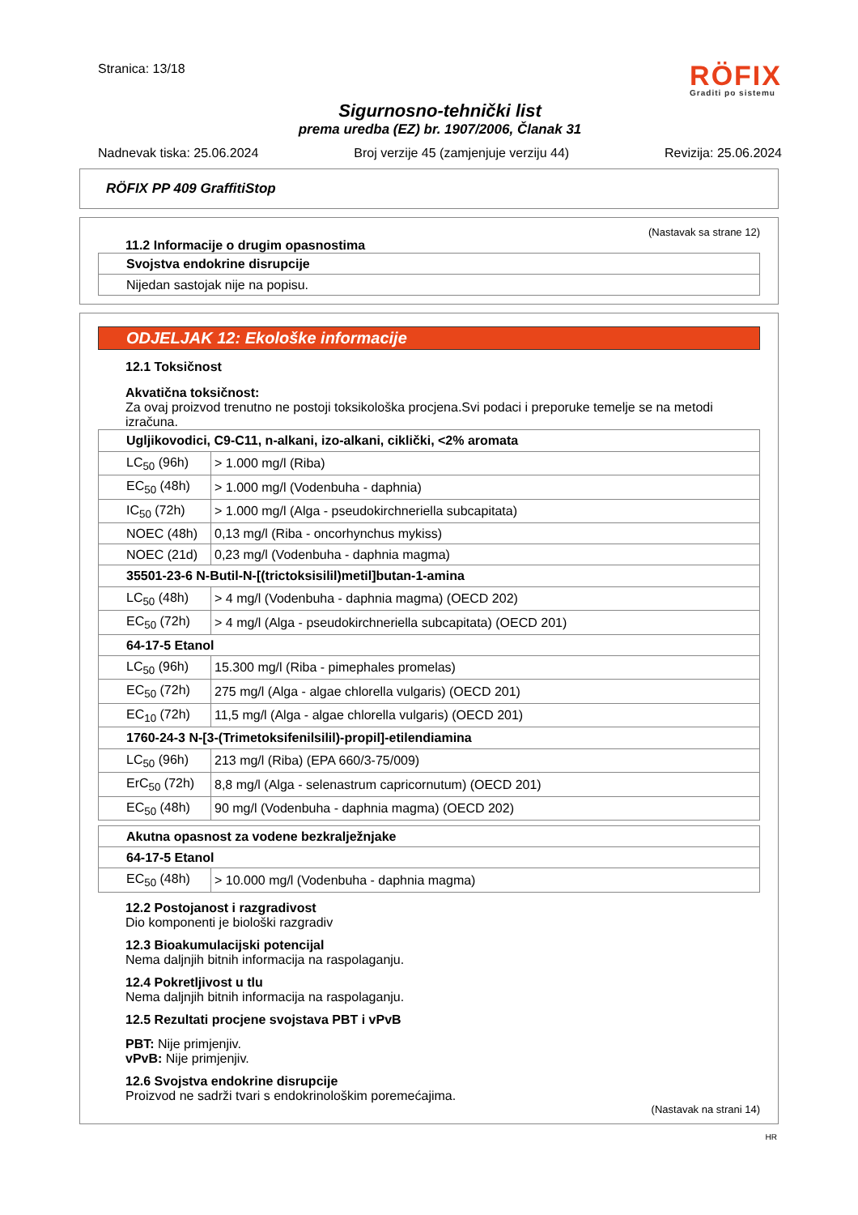Stranica: 13/18
RÖFIX
Graditi po sistemu
Sigurnosno-tehnički list
prema uredba (EZ) br. 1907/2006, Članak 31
Nadnevak tiska: 25.06.2024 Broj verzije 45 (zamjenjuje verziju 44) Revizija: 25.06.2024
RÖFIX PP 409 GraffitiStop
(Nastavak sa strane 12)
11.2 Informacije o drugim opasnostima
| Svojstva endokrine disrupcije |
| Nijedan sastojak nije na popisu. |
ODJELJAK 12: Ekološke informacije
12.1 Toksičnost
Akvatična toksičnost:
Za ovaj proizvod trenutno ne postoji toksikološka procjena.Svi podaci i preporuke temelje se na metodi izračuna.
| Ugljikovodici, C9-C11, n-alkani, izo-alkani, ciklički, <2% aromata | |
| LC<sub>50</sub> (96h) | > 1.000 mg/l (Riba) |
| EC<sub>50</sub> (48h) | > 1.000 mg/l (Vodenbuha - daphnia) |
| IC<sub>50</sub> (72h) | > 1.000 mg/l (Alga - pseudokirchneriella subcapitata) |
| NOEC (48h) | 0,13 mg/l (Riba - oncorhynchus mykiss) |
| NOEC (21d) | 0,23 mg/l (Vodenbuha - daphnia magma) |
| 35501-23-6 N-Butil-N-[(trictoksisilil)metil]butan-1-amina | |
| LC<sub>50</sub> (48h) | > 4 mg/l (Vodenbuha - daphnia magma) (OECD 202) |
| EC<sub>50</sub> (72h) | > 4 mg/l (Alga - pseudokirchneriella subcapitata) (OECD 201) |
| 64-17-5 Etanol | |
| LC<sub>50</sub> (96h) | 15.300 mg/l (Riba - pimephales promelas) |
| EC<sub>50</sub> (72h) | 275 mg/l (Alga - algae chlorella vulgaris) (OECD 201) |
| EC<sub>10</sub> (72h) | 11,5 mg/l (Alga - algae chlorella vulgaris) (OECD 201) |
| 1760-24-3 N-[3-(Trimetoksifenilsilil)-propil]-etilendiamina | |
| LC<sub>50</sub> (96h) | 213 mg/l (Riba) (EPA 660/3-75/009) |
| ErC<sub>50</sub> (72h) | 8,8 mg/l (Alga - selenastrum capricornutum) (OECD 201) |
| EC<sub>50</sub> (48h) | 90 mg/l (Vodenbuha - daphnia magma) (OECD 202) |
| Akutna opasnost za vodene bezkralježnjake | |
| 64-17-5 Etanol | |
| EC<sub>50</sub> (48h) | > 10.000 mg/l (Vodenbuha - daphnia magma) |
12.2 Postojanost i razgradivost
Dio komponenti je biološki razgradiv
12.3 Bioakumulacijski potencijal
Nema daljnjih bitnih informacija na raspolaganju.
12.4 Pokretljivost u tlu
Nema daljnjih bitnih informacija na raspolaganju.
12.5 Rezultati procjene svojstava PBT i vPvB
PBT: Nije primjenjiv.
vPvB: Nije primjenjiv.
12.6 Svojstva endokrine disrupcije
Proizvod ne sadrži tvari s endokrinološkim poremećajima.
(Nastavak na strani 14)
HR